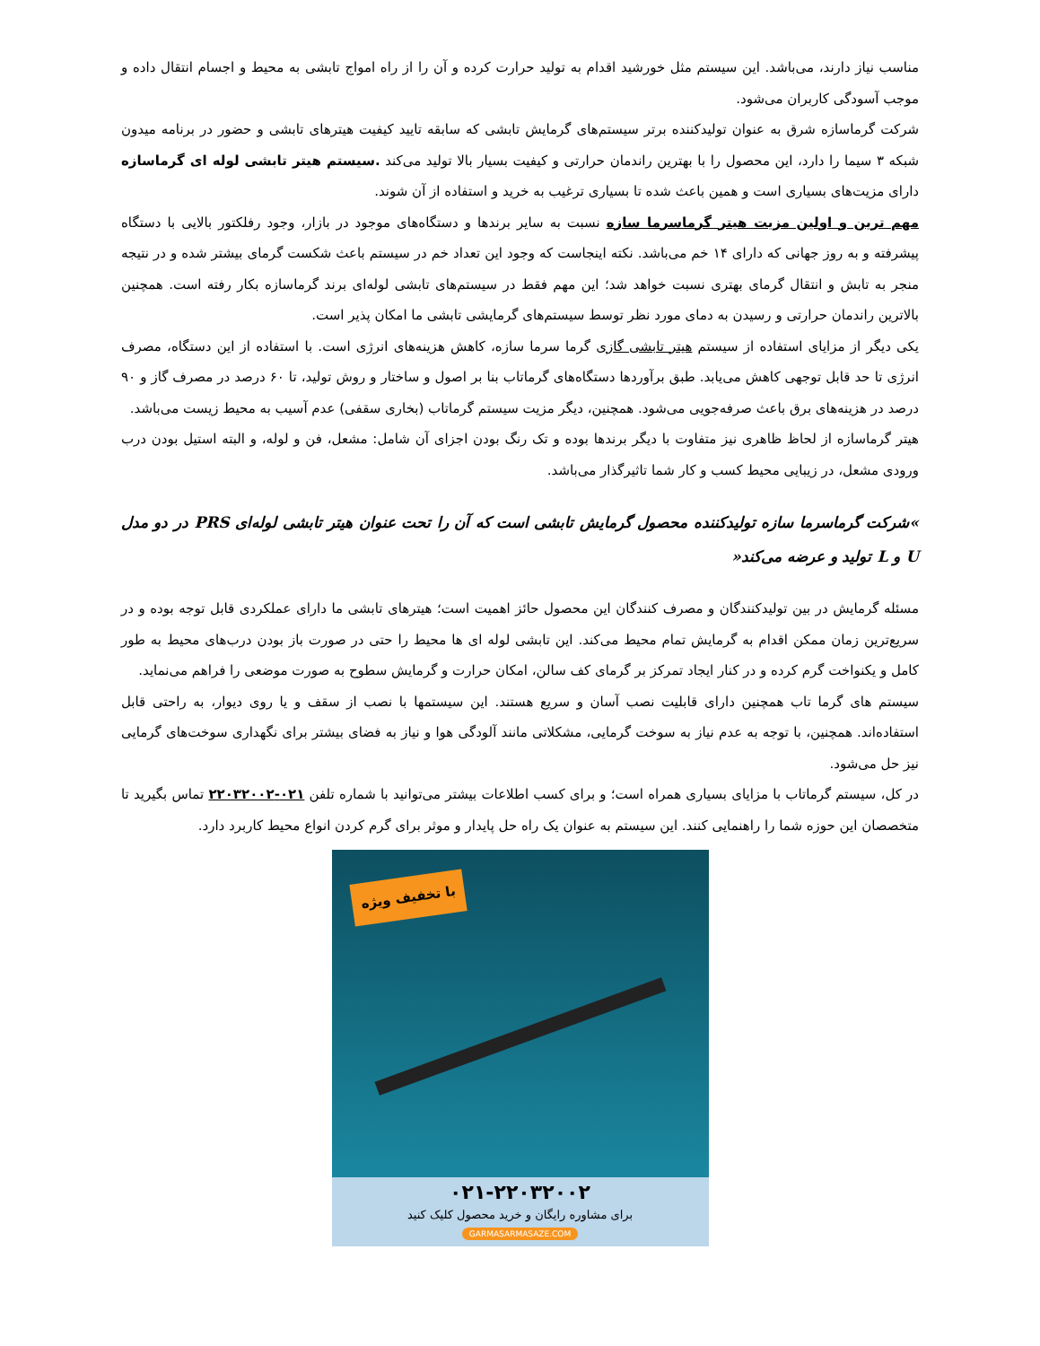مناسب نیاز دارند، می‌باشد. این سیستم مثل خورشید اقدام به تولید حرارت کرده و آن را از راه امواج تابشی به محیط و اجسام انتقال داده و موجب آسودگی کاربران می‌شود.
شرکت گرماسازه شرق به عنوان تولیدکننده برتر سیستم‌های گرمایش تابشی که سابقه تایید کیفیت هیترهای تابشی و حضور در برنامه میدون شبکه ۳ سیما را دارد، این محصول را با بهترین راندمان حرارتی و کیفیت بسیار بالا تولید می‌کند .سیستم هیتر تابشی لوله ای گرماسازه دارای مزیت‌های بسیاری است و همین باعث شده تا بسیاری ترغیب به خرید و استفاده از آن شوند.
مهم ترین و اولین مزیت هیتر گرماسرما سازه نسبت به سایر برندها و دستگاه‌های موجود در بازار، وجود رفلکتور بالایی با دستگاه پیشرفته و به روز جهانی که دارای ۱۴ خم می‌باشد. نکته اینجاست که وجود این تعداد خم در سیستم باعث شکست گرمای بیشتر شده و در نتیجه منجر به تابش و انتقال گرمای بهتری نسبت خواهد شد؛ این مهم فقط در سیستم‌های تابشی لوله‌ای برند گرماسازه بکار رفته است. همچنین بالاترین راندمان حرارتی و رسیدن به دمای مورد نظر توسط سیستم‌های گرمایشی تابشی ما امکان پذیر است.
یکی دیگر از مزایای استفاده از سیستم هیتر تابشی گازی گرما سرما سازه، کاهش هزینه‌های انرژی است. با استفاده از این دستگاه، مصرف انرژی تا حد قابل توجهی کاهش می‌یابد. طبق برآوردها دستگاه‌های گرماتاب بنا بر اصول و ساختار و روش تولید، تا ۶۰ درصد در مصرف گاز و ۹۰ درصد در هزینه‌های برق باعث صرفه‌جویی می‌شود. همچنین، دیگر مزیت سیستم گرماتاب (بخاری سقفی) عدم آسیب به محیط زیست می‌باشد.
هیتر گرماسازه از لحاظ ظاهری نیز متفاوت با دیگر برندها بوده و تک رنگ بودن اجزای آن شامل: مشعل، فن و لوله، و البته استیل بودن درب ورودی مشعل، در زیبایی محیط کسب و کار شما تاثیرگذار می‌باشد.
»شرکت گرماسرما سازه تولیدکننده محصول گرمایش تابشی است که آن را تحت عنوان هیتر تابشی لوله‌ای PRS در دو مدل U و L تولید و عرضه می‌کند«
مسئله گرمایش در بین تولیدکنندگان و مصرف کنندگان این محصول حائز اهمیت است؛ هیترهای تابشی ما دارای عملکردی قابل توجه بوده و در سریع‌ترین زمان ممکن اقدام به گرمایش تمام محیط می‌کند. این تابشی لوله ای ها محیط را حتی در صورت باز بودن درب‌های محیط به طور کامل و یکنواخت گرم کرده و در کنار ایجاد تمرکز بر گرمای کف سالن، امکان حرارت و گرمایش سطوح به صورت موضعی را فراهم می‌نماید.
سیستم های گرما تاب همچنین دارای قابلیت نصب آسان و سریع هستند. این سیستمها با نصب از سقف و یا روی دیوار، به راحتی قابل استفاده‌اند. همچنین، با توجه به عدم نیاز به سوخت گرمایی، مشکلاتی مانند آلودگی هوا و نیاز به فضای بیشتر برای نگهداری سوخت‌های گرمایی نیز حل می‌شود.
در کل، سیستم گرماتاب با مزایای بسیاری همراه است؛ و برای کسب اطلاعات بیشتر می‌توانید با شماره تلفن ۰۲۱-۲۲۰۳۲۰۰۲ تماس بگیرید تا متخصصان این حوزه شما را راهنمایی کنند. این سیستم به عنوان یک راه حل پایدار و موثر برای گرم کردن انواع محیط کاربرد دارد.
با تخفیف ویژه
۰۲۱-۲۲۰۳۲۰۰۲
برای مشاوره رایگان و خرید محصول کلیک کنید
GARMASARMASAZE.COM